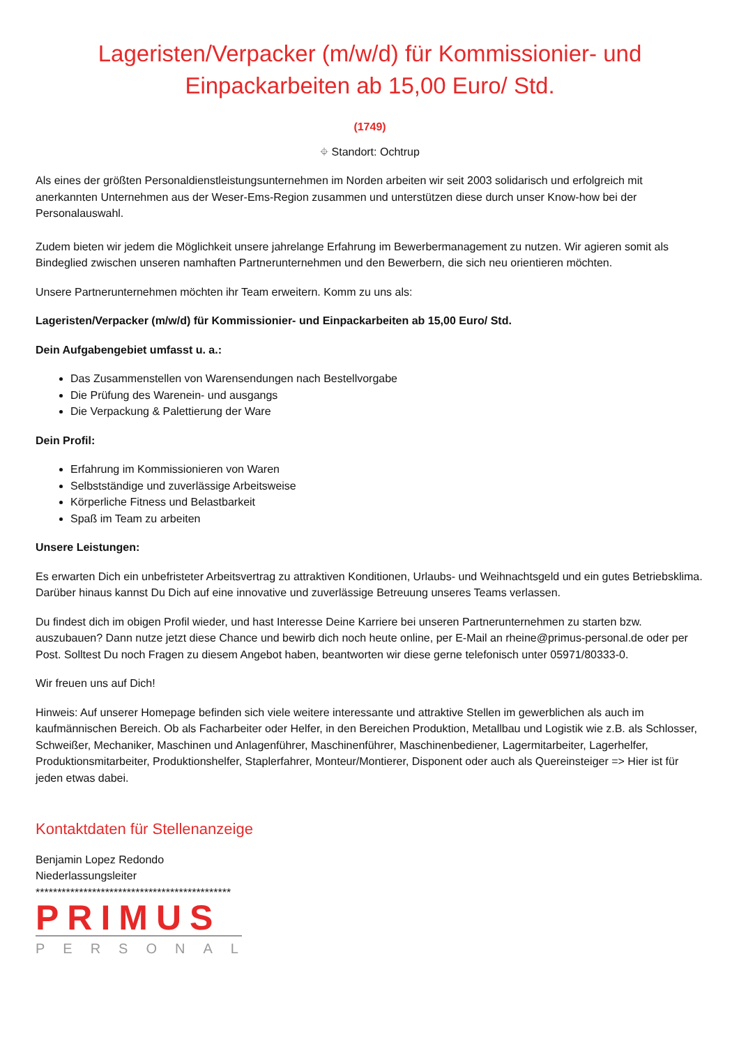Lageristen/Verpacker (m/w/d) für Kommissionier- und Einpackarbeiten ab 15,00 Euro/ Std.
(1749)
⌖ Standort: Ochtrup
Als eines der größten Personaldienstleistungsunternehmen im Norden arbeiten wir seit 2003 solidarisch und erfolgreich mit anerkannten Unternehmen aus der Weser-Ems-Region zusammen und unterstützen diese durch unser Know-how bei der Personalauswahl.
Zudem bieten wir jedem die Möglichkeit unsere jahrelange Erfahrung im Bewerbermanagement zu nutzen. Wir agieren somit als Bindeglied zwischen unseren namhaften Partnerunternehmen und den Bewerbern, die sich neu orientieren möchten.
Unsere Partnerunternehmen möchten ihr Team erweitern. Komm zu uns als:
Lageristen/Verpacker (m/w/d) für Kommissionier- und Einpackarbeiten ab 15,00 Euro/ Std.
Dein Aufgabengebiet umfasst u. a.:
Das Zusammenstellen von Warensendungen nach Bestellvorgabe
Die Prüfung des Warenein- und ausgangs
Die Verpackung & Palettierung der Ware
Dein Profil:
Erfahrung im Kommissionieren von Waren
Selbstständige und zuverlässige Arbeitsweise
Körperliche Fitness und Belastbarkeit
Spaß im Team zu arbeiten
Unsere Leistungen:
Es erwarten Dich ein unbefristeter Arbeitsvertrag zu attraktiven Konditionen, Urlaubs- und Weihnachtsgeld und ein gutes Betriebsklima. Darüber hinaus kannst Du Dich auf eine innovative und zuverlässige Betreuung unseres Teams verlassen.
Du findest dich im obigen Profil wieder, und hast Interesse Deine Karriere bei unseren Partnerunternehmen zu starten bzw. auszubauen? Dann nutze jetzt diese Chance und bewirb dich noch heute online, per E-Mail an rheine@primus-personal.de oder per Post. Solltest Du noch Fragen zu diesem Angebot haben, beantworten wir diese gerne telefonisch unter 05971/80333-0.
Wir freuen uns auf Dich!
Hinweis: Auf unserer Homepage befinden sich viele weitere interessante und attraktive Stellen im gewerblichen als auch im kaufmännischen Bereich. Ob als Facharbeiter oder Helfer, in den Bereichen Produktion, Metallbau und Logistik wie z.B. als Schlosser, Schweißer, Mechaniker, Maschinen und Anlagenführer, Maschinenführer, Maschinenbediener, Lagermitarbeiter, Lagerhelfer, Produktionsmitarbeiter, Produktionshelfer, Staplerfahrer, Monteur/Montierer, Disponent oder auch als Quereinsteiger => Hier ist für jeden etwas dabei.
Kontaktdaten für Stellenanzeige
Benjamin Lopez Redondo
Niederlassungsleiter
*********************************************
PRIMUS
PERSONAL